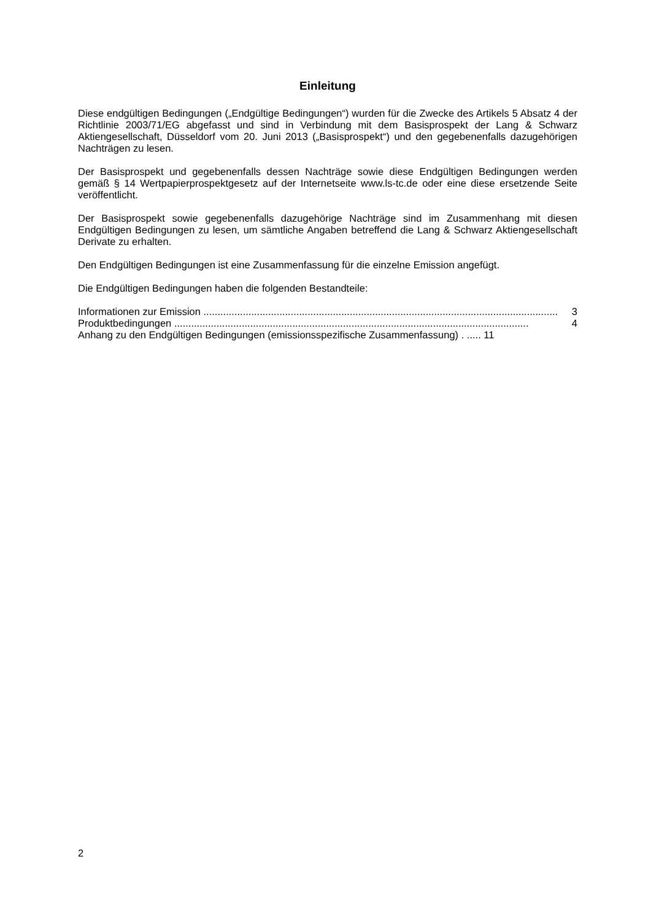Einleitung
Diese endgültigen Bedingungen („Endgültige Bedingungen“) wurden für die Zwecke des Artikels 5 Absatz 4 der Richtlinie 2003/71/EG abgefasst und sind in Verbindung mit dem Basisprospekt der Lang & Schwarz Aktiengesellschaft, Düsseldorf vom 20. Juni 2013 („Basisprospekt“) und den gegebenenfalls dazugehörigen Nachträgen zu lesen.
Der Basisprospekt und gegebenenfalls dessen Nachträge sowie diese Endgültigen Bedingungen werden gemäß § 14 Wertpapierprospektgesetz auf der Internetseite www.ls-tc.de oder eine diese ersetzende Seite veröffentlicht.
Der Basisprospekt sowie gegebenenfalls dazugehörige Nachträge sind im Zusammenhang mit diesen Endgültigen Bedingungen zu lesen, um sämtliche Angaben betreffend die Lang & Schwarz Aktiengesellschaft Derivate zu erhalten.
Den Endgültigen Bedingungen ist eine Zusammenfassung für die einzelne Emission angefügt.
Die Endgültigen Bedingungen haben die folgenden Bestandteile:
Informationen zur Emission .............................................................................................................................. 3
Produktbedingungen .............................................................................................................................. 4
Anhang zu den Endgültigen Bedingungen (emissionsspezifische Zusammenfassung) . ..... 11
2